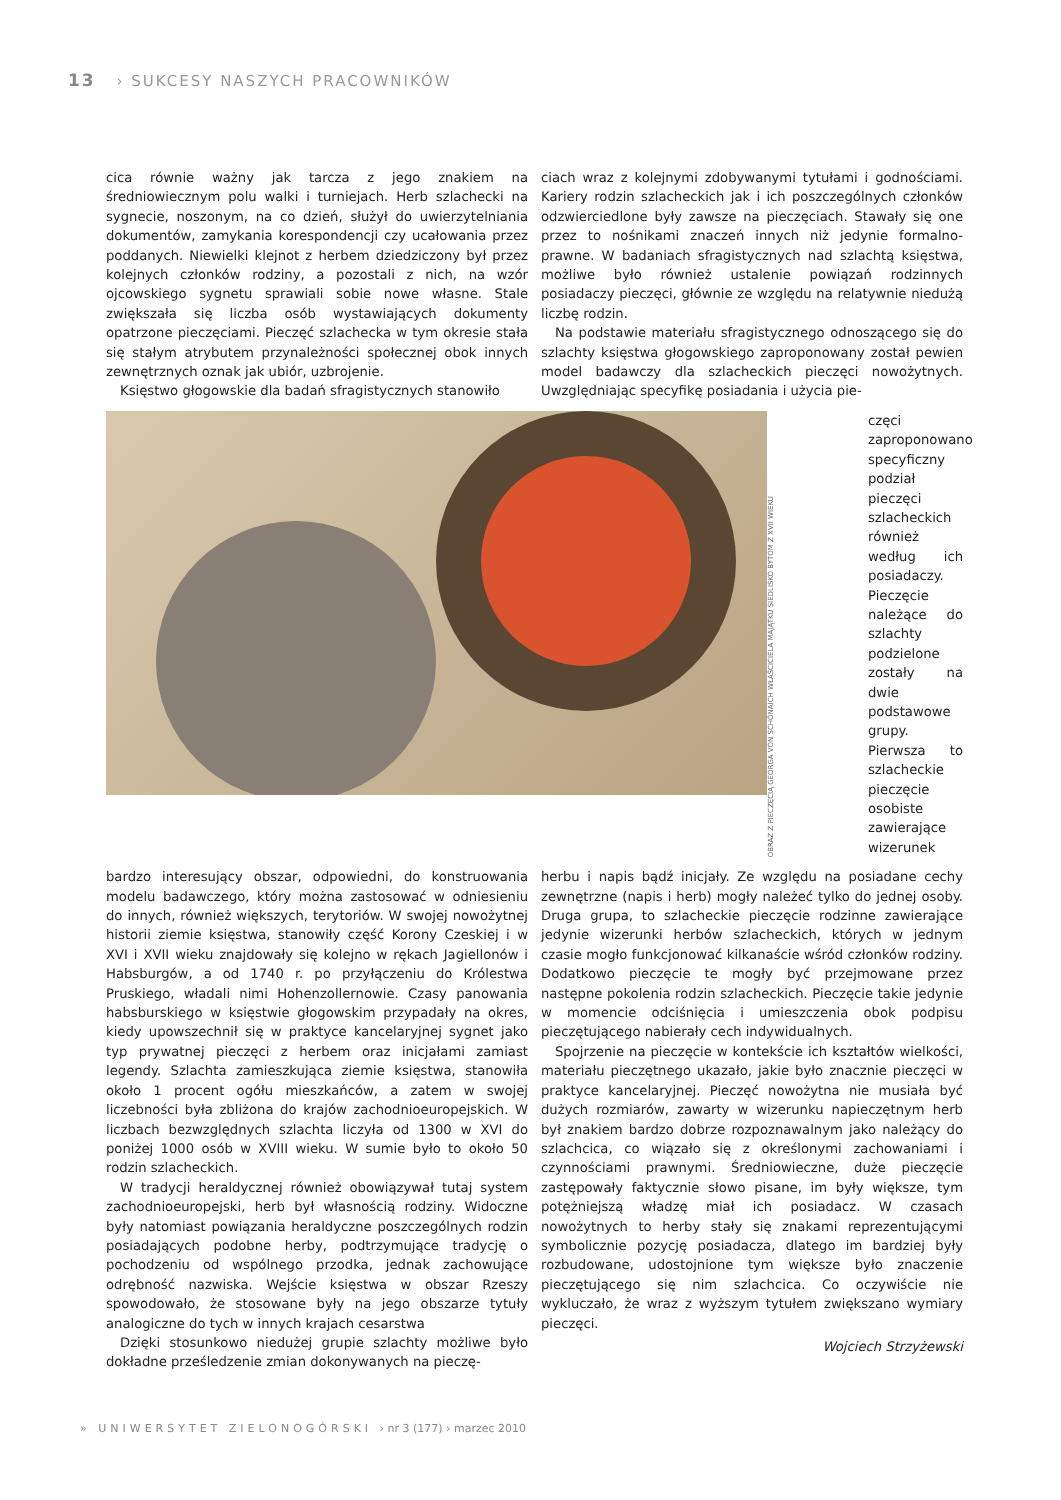13 › SUKCESY NASZYCH PRACOWNIKÓW
cica równie ważny jak tarcza z jego znakiem na średniowiecznym polu walki i turniejach. Herb szlachecki na sygnecie, noszonym, na co dzień, służył do uwierzytelniania dokumentów, zamykania korespondencji czy ucałowania przez poddanych. Niewielki klejnot z herbem dziedziczony był przez kolejnych członków rodziny, a pozostali z nich, na wzór ojcowskiego sygnetu sprawiali sobie nowe własne. Stale zwiększała się liczba osób wystawiających dokumenty opatrzone pieczęciami. Pieczęć szlachecka w tym okresie stała się stałym atrybutem przynależności społecznej obok innych zewnętrznych oznak jak ubiór, uzbrojenie.
Księstwo głogowskie dla badań sfragistycznych stanowiło
ciach wraz z kolejnymi zdobywanymi tytułami i godnościami. Kariery rodzin szlacheckich jak i ich poszczególnych członków odzwierciedlone były zawsze na pieczęciach. Stawały się one przez to nośnikami znaczeń innych niż jedynie formalno-prawne. W badaniach sfragistycznych nad szlachtą księstwa, możliwe było również ustalenie powiązań rodzinnych posiadaczy pieczęci, głównie ze względu na relatywnie niedużą liczbę rodzin.
Na podstawie materiału sfragistycznego odnoszącego się do szlachty księstwa głogowskiego zaproponowany został pewien model badawczy dla szlacheckich pieczęci nowożytnych. Uwzględniając specyfikę posiadania i użycia pie-
OBRAZ Z PIECZĘCIĄ GEORGA VON SCHÖNAICH WŁAŚCICIELA MAJĄTKU SIEDLISKO BYTOM Z XVII WIEKU
częci zaproponowano specyficzny podział pieczęci szlacheckich również według ich posiadaczy. Pieczęcie należące do szlachty podzielone zostały na dwie podstawowe grupy. Pierwsza to szlacheckie pieczęcie osobiste zawierające wizerunek
bardzo interesujący obszar, odpowiedni, do konstruowania modelu badawczego, który można zastosować w odniesieniu do innych, również większych, terytoriów. W swojej nowożytnej historii ziemie księstwa, stanowiły część Korony Czeskiej i w XVI i XVII wieku znajdowały się kolejno w rękach Jagiellonów i Habsburgów, a od 1740 r. po przyłączeniu do Królestwa Pruskiego, władali nimi Hohenzollernowie. Czasy panowania habsburskiego w księstwie głogowskim przypadały na okres, kiedy upowszechnił się w praktyce kancelaryjnej sygnet jako typ prywatnej pieczęci z herbem oraz inicjałami zamiast legendy. Szlachta zamieszkująca ziemie księstwa, stanowiła około 1 procent ogółu mieszkańców, a zatem w swojej liczebności była zbliżona do krajów zachodnioeuropejskich. W liczbach bezwzględnych szlachta liczyła od 1300 w XVI do poniżej 1000 osób w XVIII wieku. W sumie było to około 50 rodzin szlacheckich.
W tradycji heraldycznej również obowiązywał tutaj system zachodnioeuropejski, herb był własnością rodziny. Widoczne były natomiast powiązania heraldyczne poszczególnych rodzin posiadających podobne herby, podtrzymujące tradycję o pochodzeniu od wspólnego przodka, jednak zachowujące odrębność nazwiska. Wejście księstwa w obszar Rzeszy spowodowało, że stosowane były na jego obszarze tytuły analogiczne do tych w innych krajach cesarstwa
Dzięki stosunkowo niedużej grupie szlachty możliwe było dokładne prześledzenie zmian dokonywanych na pieczę-
herbu i napis bądź inicjały. Ze względu na posiadane cechy zewnętrzne (napis i herb) mogły należeć tylko do jednej osoby. Druga grupa, to szlacheckie pieczęcie rodzinne zawierające jedynie wizerunki herbów szlacheckich, których w jednym czasie mogło funkcjonować kilkanaście wśród członków rodziny. Dodatkowo pieczęcie te mogły być przejmowane przez następne pokolenia rodzin szlacheckich. Pieczęcie takie jedynie w momencie odciśnięcia i umieszczenia obok podpisu pieczętującego nabierały cech indywidualnych.
Spojrzenie na pieczęcie w kontekście ich kształtów wielkości, materiału pieczętnego ukazało, jakie było znacznie pieczęci w praktyce kancelaryjnej. Pieczęć nowożytna nie musiała być dużych rozmiarów, zawarty w wizerunku napieczętnym herb był znakiem bardzo dobrze rozpoznawalnym jako należący do szlachcica, co wiązało się z określonymi zachowaniami i czynnościami prawnymi. Średniowieczne, duże pieczęcie zastępowały faktycznie słowo pisane, im były większe, tym potężniejszą władzę miał ich posiadacz. W czasach nowożytnych to herby stały się znakami reprezentującymi symbolicznie pozycję posiadacza, dlatego im bardziej były rozbudowane, udostojnione tym większe było znaczenie pieczętującego się nim szlachcica. Co oczywiście nie wykluczało, że wraz z wyższym tytułem zwiększano wymiary pieczęci.
Wojciech Strzyżewski
» UNIWERSYTET ZIELONOGÓRSKI › nr 3 (177) › marzec 2010